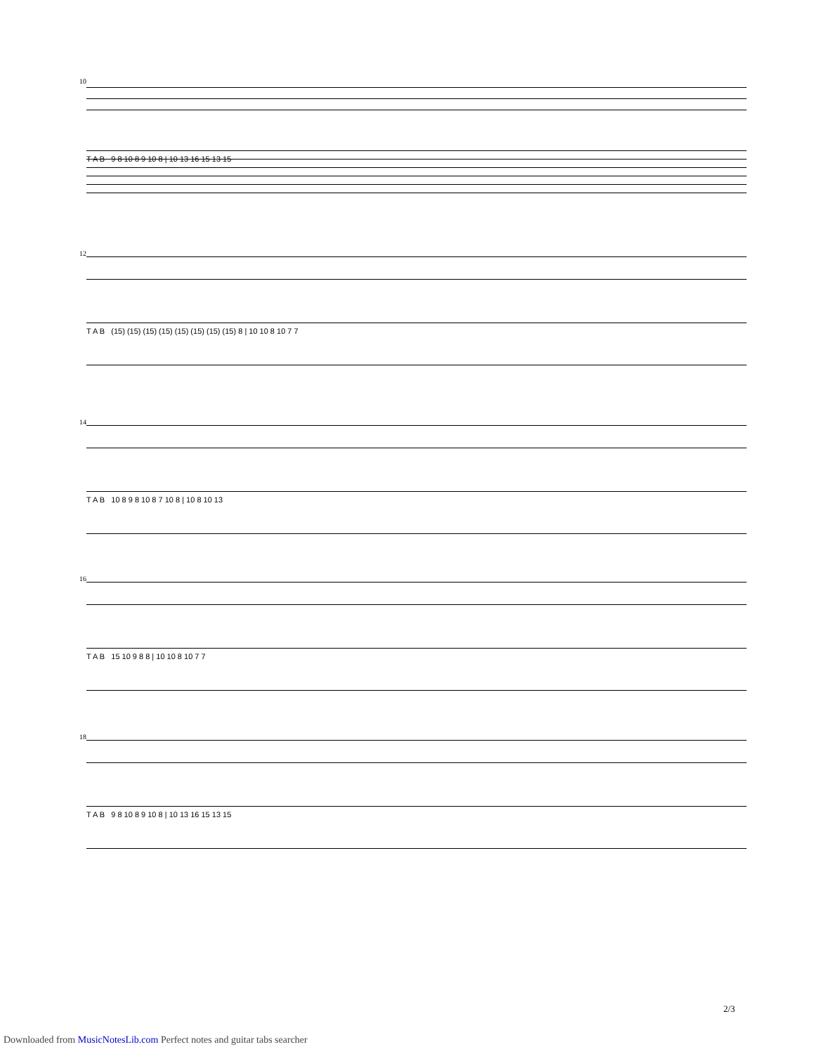10
T A B 9 8 10 8 9 10 8 | 10 13 16 15 13 15
12
T A B (15) (15) (15) (15) (15) (15) (15) (15) 8 | 10 10 8 10 7 7
14
T A B 10 8 9 8 10 8 7 10 8 | 10 8 10 13
16
T A B 15 10 9 8 8 | 10 10 8 10 7 7
18
T A B 9 8 10 8 9 10 8 | 10 13 16 15 13 15
2/3
Downloaded from MusicNotesLib.com Perfect notes and guitar tabs searcher